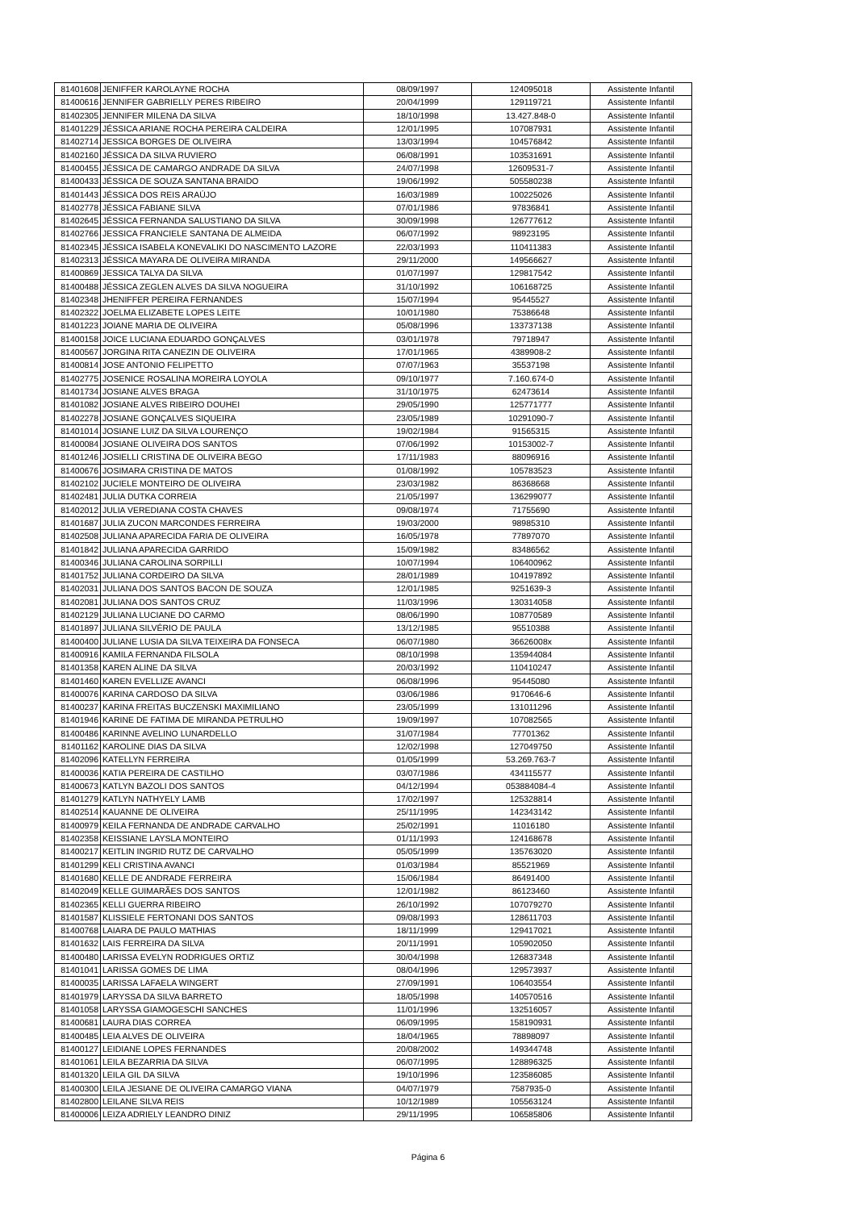| 81401608 | JENIFFER KAROLAYNE ROCHA | 08/09/1997 | 124095018 | Assistente Infantil |
| 81400616 | JENNIFER GABRIELLY PERES RIBEIRO | 20/04/1999 | 129119721 | Assistente Infantil |
| 81402305 | JENNIFER MILENA DA SILVA | 18/10/1998 | 13.427.848-0 | Assistente Infantil |
| 81401229 | JÉSSICA ARIANE ROCHA PEREIRA CALDEIRA | 12/01/1995 | 107087931 | Assistente Infantil |
| 81402714 | JESSICA BORGES DE OLIVEIRA | 13/03/1994 | 104576842 | Assistente Infantil |
| 81402160 | JÉSSICA DA SILVA RUVIERO | 06/08/1991 | 103531691 | Assistente Infantil |
| 81400455 | JÉSSICA DE CAMARGO ANDRADE DA SILVA | 24/07/1998 | 12609531-7 | Assistente Infantil |
| 81400433 | JÉSSICA DE SOUZA SANTANA BRAIDO | 19/06/1992 | 505580238 | Assistente Infantil |
| 81401443 | JÉSSICA DOS REIS ARAÚJO | 16/03/1989 | 100225026 | Assistente Infantil |
| 81402778 | JÉSSICA FABIANE SILVA | 07/01/1986 | 97836841 | Assistente Infantil |
| 81402645 | JÉSSICA FERNANDA SALUSTIANO DA SILVA | 30/09/1998 | 126777612 | Assistente Infantil |
| 81402766 | JESSICA FRANCIELE SANTANA DE ALMEIDA | 06/07/1992 | 98923195 | Assistente Infantil |
| 81402345 | JÉSSICA ISABELA KONEVALIKI DO NASCIMENTO LAZORE | 22/03/1993 | 110411383 | Assistente Infantil |
| 81402313 | JÉSSICA MAYARA DE OLIVEIRA MIRANDA | 29/11/2000 | 149566627 | Assistente Infantil |
| 81400869 | JESSICA TALYA DA SILVA | 01/07/1997 | 129817542 | Assistente Infantil |
| 81400488 | JÉSSICA ZEGLEN ALVES DA SILVA NOGUEIRA | 31/10/1992 | 106168725 | Assistente Infantil |
| 81402348 | JHENIFFER PEREIRA FERNANDES | 15/07/1994 | 95445527 | Assistente Infantil |
| 81402322 | JOELMA ELIZABETE LOPES LEITE | 10/01/1980 | 75386648 | Assistente Infantil |
| 81401223 | JOIANE MARIA DE OLIVEIRA | 05/08/1996 | 133737138 | Assistente Infantil |
| 81400158 | JOICE LUCIANA EDUARDO GONÇALVES | 03/01/1978 | 79718947 | Assistente Infantil |
| 81400567 | JORGINA RITA CANEZIN DE OLIVEIRA | 17/01/1965 | 4389908-2 | Assistente Infantil |
| 81400814 | JOSE ANTONIO FELIPETTO | 07/07/1963 | 35537198 | Assistente Infantil |
| 81402775 | JOSENICE ROSALINA MOREIRA LOYOLA | 09/10/1977 | 7.160.674-0 | Assistente Infantil |
| 81401734 | JOSIANE ALVES BRAGA | 31/10/1975 | 62473614 | Assistente Infantil |
| 81401082 | JOSIANE ALVES RIBEIRO DOUHEI | 29/05/1990 | 125771777 | Assistente Infantil |
| 81402278 | JOSIANE GONÇALVES SIQUEIRA | 23/05/1989 | 10291090-7 | Assistente Infantil |
| 81401014 | JOSIANE LUIZ DA SILVA LOURENÇO | 19/02/1984 | 91565315 | Assistente Infantil |
| 81400084 | JOSIANE OLIVEIRA DOS SANTOS | 07/06/1992 | 10153002-7 | Assistente Infantil |
| 81401246 | JOSIELLI CRISTINA DE OLIVEIRA BEGO | 17/11/1983 | 88096916 | Assistente Infantil |
| 81400676 | JOSIMARA CRISTINA DE MATOS | 01/08/1992 | 105783523 | Assistente Infantil |
| 81402102 | JUCIELE MONTEIRO DE OLIVEIRA | 23/03/1982 | 86368668 | Assistente Infantil |
| 81402481 | JULIA DUTKA CORREIA | 21/05/1997 | 136299077 | Assistente Infantil |
| 81402012 | JULIA VEREDIANA COSTA CHAVES | 09/08/1974 | 71755690 | Assistente Infantil |
| 81401687 | JULIA ZUCON MARCONDES FERREIRA | 19/03/2000 | 98985310 | Assistente Infantil |
| 81402508 | JULIANA APARECIDA FARIA DE OLIVEIRA | 16/05/1978 | 77897070 | Assistente Infantil |
| 81401842 | JULIANA APARECIDA GARRIDO | 15/09/1982 | 83486562 | Assistente Infantil |
| 81400346 | JULIANA CAROLINA SORPILLI | 10/07/1994 | 106400962 | Assistente Infantil |
| 81401752 | JULIANA CORDEIRO DA SILVA | 28/01/1989 | 104197892 | Assistente Infantil |
| 81402031 | JULIANA DOS SANTOS BACON DE SOUZA | 12/01/1985 | 9251639-3 | Assistente Infantil |
| 81402081 | JULIANA DOS SANTOS CRUZ | 11/03/1996 | 130314058 | Assistente Infantil |
| 81402129 | JULIANA LUCIANE DO CARMO | 08/06/1990 | 108770589 | Assistente Infantil |
| 81401897 | JULIANA SILVÉRIO DE PAULA | 13/12/1985 | 95510388 | Assistente Infantil |
| 81400400 | JULIANE LUSIA DA SILVA TEIXEIRA DA FONSECA | 06/07/1980 | 36626008x | Assistente Infantil |
| 81400916 | KAMILA FERNANDA FILSOLA | 08/10/1998 | 135944084 | Assistente Infantil |
| 81401358 | KAREN ALINE DA SILVA | 20/03/1992 | 110410247 | Assistente Infantil |
| 81401460 | KAREN EVELLIZE AVANCI | 06/08/1996 | 95445080 | Assistente Infantil |
| 81400076 | KARINA CARDOSO DA SILVA | 03/06/1986 | 9170646-6 | Assistente Infantil |
| 81400237 | KARINA FREITAS BUCZENSKI MAXIMILIANO | 23/05/1999 | 131011296 | Assistente Infantil |
| 81401946 | KARINE DE FATIMA DE MIRANDA PETRULHO | 19/09/1997 | 107082565 | Assistente Infantil |
| 81400486 | KARINNE AVELINO LUNARDELLO | 31/07/1984 | 77701362 | Assistente Infantil |
| 81401162 | KAROLINE DIAS DA SILVA | 12/02/1998 | 127049750 | Assistente Infantil |
| 81402096 | KATELLYN FERREIRA | 01/05/1999 | 53.269.763-7 | Assistente Infantil |
| 81400036 | KATIA PEREIRA DE CASTILHO | 03/07/1986 | 434115577 | Assistente Infantil |
| 81400673 | KATLYN BAZOLI DOS SANTOS | 04/12/1994 | 053884084-4 | Assistente Infantil |
| 81401279 | KATLYN NATHYELY LAMB | 17/02/1997 | 125328814 | Assistente Infantil |
| 81402514 | KAUANNE DE OLIVEIRA | 25/11/1995 | 142343142 | Assistente Infantil |
| 81400979 | KEILA FERNANDA DE ANDRADE CARVALHO | 25/02/1991 | 11016180 | Assistente Infantil |
| 81402358 | KEISSIANE LAYSLA MONTEIRO | 01/11/1993 | 124168678 | Assistente Infantil |
| 81400217 | KEITLIN INGRID RUTZ DE CARVALHO | 05/05/1999 | 135763020 | Assistente Infantil |
| 81401299 | KELI CRISTINA AVANCI | 01/03/1984 | 85521969 | Assistente Infantil |
| 81401680 | KELLE DE ANDRADE FERREIRA | 15/06/1984 | 86491400 | Assistente Infantil |
| 81402049 | KELLE GUIMARÃES DOS SANTOS | 12/01/1982 | 86123460 | Assistente Infantil |
| 81402365 | KELLI GUERRA RIBEIRO | 26/10/1992 | 107079270 | Assistente Infantil |
| 81401587 | KLISSIELE FERTONANI DOS SANTOS | 09/08/1993 | 128611703 | Assistente Infantil |
| 81400768 | LAIARA DE PAULO MATHIAS | 18/11/1999 | 129417021 | Assistente Infantil |
| 81401632 | LAIS FERREIRA DA SILVA | 20/11/1991 | 105902050 | Assistente Infantil |
| 81400480 | LARISSA EVELYN RODRIGUES ORTIZ | 30/04/1998 | 126837348 | Assistente Infantil |
| 81401041 | LARISSA GOMES DE LIMA | 08/04/1996 | 129573937 | Assistente Infantil |
| 81400035 | LARISSA LAFAELA WINGERT | 27/09/1991 | 106403554 | Assistente Infantil |
| 81401979 | LARYSSA DA SILVA BARRETO | 18/05/1998 | 140570516 | Assistente Infantil |
| 81401058 | LARYSSA GIAMOGESCHI SANCHES | 11/01/1996 | 132516057 | Assistente Infantil |
| 81400681 | LAURA DIAS CORREA | 06/09/1995 | 158190931 | Assistente Infantil |
| 81400485 | LEIA ALVES DE OLIVEIRA | 18/04/1965 | 78898097 | Assistente Infantil |
| 81400127 | LEIDIANE LOPES FERNANDES | 20/08/2002 | 149344748 | Assistente Infantil |
| 81401061 | LEILA BEZARRIA DA SILVA | 06/07/1995 | 128896325 | Assistente Infantil |
| 81401320 | LEILA GIL DA SILVA | 19/10/1996 | 123586085 | Assistente Infantil |
| 81400300 | LEILA JESIANE DE OLIVEIRA CAMARGO VIANA | 04/07/1979 | 7587935-0 | Assistente Infantil |
| 81402800 | LEILANE SILVA REIS | 10/12/1989 | 105563124 | Assistente Infantil |
| 81400006 | LEIZA ADRIELY LEANDRO DINIZ | 29/11/1995 | 106585806 | Assistente Infantil |
Página 6